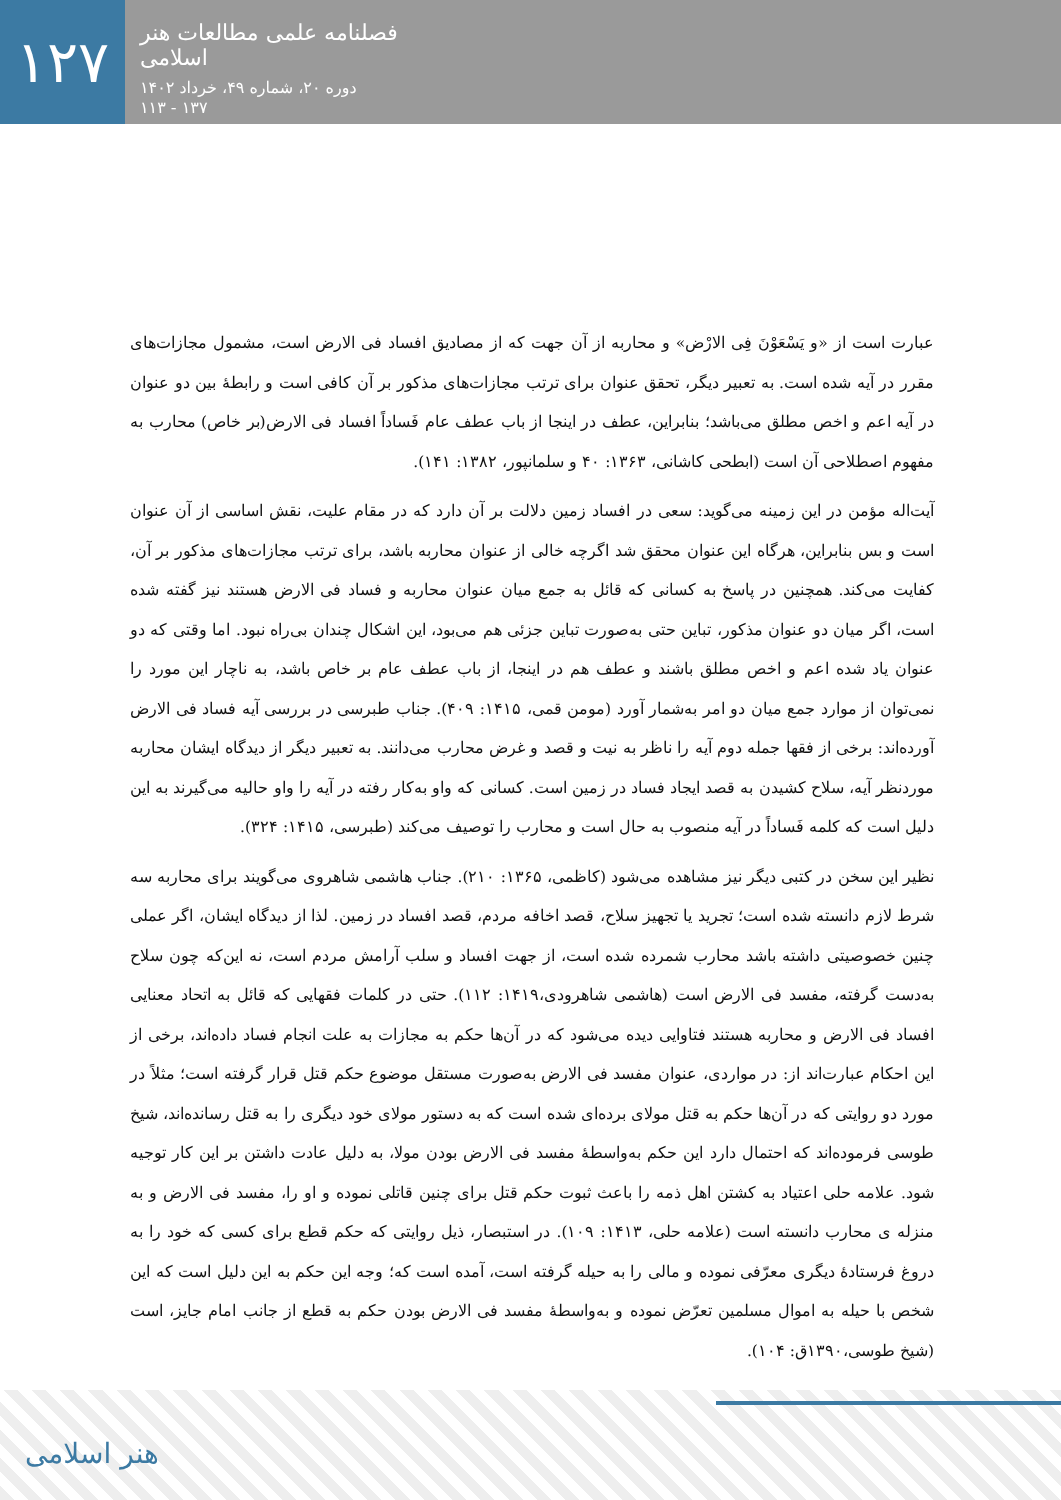۱۲۷
فصلنامه علمی مطالعات هنر اسلامی
دوره ۲۰، شماره ۴۹، خرداد ۱۴۰۲
۱۳۷ - ۱۱۳
عبارت است از «و یَسْعَوْنَ فِی الارْض» و محاربه از آن جهت که از مصادیق افساد فی الارض است، مشمول مجازات‌های مقرر در آیه شده است. به تعبیر دیگر، تحقق عنوان برای ترتب مجازات‌های مذکور بر آن کافی است و رابطۀ بین دو عنوان در آیه اعم و اخص مطلق می‌باشد؛ بنابراین، عطف در اینجا از باب عطف عام فَساداً افساد فی الارض(بر خاص) محارب به مفهوم اصطلاحی آن است (ابطحی کاشانی، ۱۳۶۳: ۴۰ و سلمانپور، ۱۳۸۲: ۱۴۱).
آیت‌اله مؤمن در این زمینه می‌گوید: سعی در افساد زمین دلالت بر آن دارد که در مقام علیت، نقش اساسی از آن عنوان است و بس بنابراین، هرگاه این عنوان محقق شد اگرچه خالی از عنوان محاربه باشد، برای ترتب مجازات‌های مذکور بر آن، کفایت می‌کند. همچنین در پاسخ به کسانی که قائل به جمع میان عنوان محاربه و فساد فی الارض هستند نیز گفته شده است، اگر میان دو عنوان مذکور، تباین حتی به‌صورت تباین جزئی هم می‌بود، این اشکال چندان بی‌راه نبود. اما وقتی که دو عنوان یاد شده اعم و اخص مطلق باشند و عطف هم در اینجا، از باب عطف عام بر خاص باشد، به ناچار این مورد را نمی‌توان از موارد جمع میان دو امر به‌شمار آورد (مومن قمی، ۱۴۱۵: ۴۰۹). جناب طبرسی در بررسی آیه فساد فی الارض آورده‌اند: برخی از فقها جمله دوم آیه را ناظر به نیت و قصد و غرض محارب می‌دانند. به تعبیر دیگر از دیدگاه ایشان محاربه موردنظر آیه، سلاح کشیدن به قصد ایجاد فساد در زمین است. کسانی که واو به‌کار رفته در آیه را واو حالیه می‌گیرند به این دلیل است که کلمه فَساداً در آیه منصوب به حال است و محارب را توصیف می‌کند (طبرسی، ۱۴۱۵: ۳۲۴).
نظیر این سخن در کتبی دیگر نیز مشاهده می‌شود (کاظمی، ۱۳۶۵: ۲۱۰). جناب هاشمی شاهروی می‌گویند برای محاربه سه شرط لازم دانسته شده است؛ تجرید یا تجهیز سلاح، قصد اخافه مردم، قصد افساد در زمین. لذا از دیدگاه ایشان، اگر عملی چنین خصوصیتی داشته باشد محارب شمرده شده است، از جهت افساد و سلب آرامش مردم است، نه این‌که چون سلاح به‌دست گرفته، مفسد فی الارض است (هاشمی شاهرودی،۱۴۱۹: ۱۱۲). حتی در کلمات فقهایی که قائل به اتحاد معنایی افساد فی الارض و محاربه هستند فتاوایی دیده می‌شود که در آن‌ها حکم به مجازات به علت انجام فساد داده‌اند، برخی از این احکام عبارت‌اند از: در مواردی، عنوان مفسد فی الارض به‌صورت مستقل موضوع حکم قتل قرار گرفته است؛ مثلاً در مورد دو روایتی که در آن‌ها حکم به قتل مولای برده‌ای شده است که به دستور مولای خود دیگری را به قتل رسانده‌اند، شیخ طوسی فرموده‌اند که احتمال دارد این حکم به‌واسطۀ مفسد فی الارض بودن مولا، به دلیل عادت داشتن بر این کار توجیه شود. علامه حلی اعتیاد به کشتن اهل ذمه را باعث ثبوت حکم قتل برای چنین قاتلی نموده و او را، مفسد فی الارض و به منزله ی محارب دانسته است (علامه حلی، ۱۴۱۳: ۱۰۹). در استبصار، ذیل روایتی که حکم قطع برای کسی که خود را به دروغ فرستادۀ دیگری معرّفی نموده و مالی را به حیله گرفته است، آمده است که؛ وجه این حکم به این دلیل است که این شخص با حیله به اموال مسلمین تعرّض نموده و به‌واسطۀ مفسد فی الارض بودن حکم به قطع از جانب امام جایز، است (شیخ طوسی،۱۳۹۰ق: ۱۰۴).
هنر اسلامی